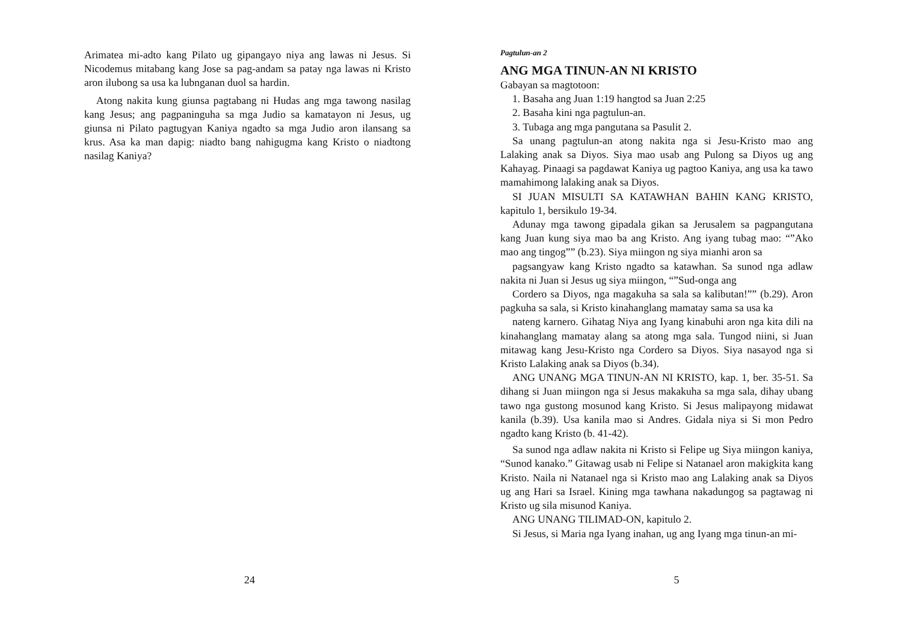Arimatea mi-adto kang Pilato ug gipangayo niya ang lawas ni Jesus. Si Nicodemus mitabang kang Jose sa pag-andam sa patay nga lawas ni Kristo aron ilubong sa usa ka lubnganan duol sa hardin.
Atong nakita kung giunsa pagtabang ni Hudas ang mga tawong nasilag kang Jesus; ang pagpaninguha sa mga Judio sa kamatayon ni Jesus, ug giunsa ni Pilato pagtugyan Kaniya ngadto sa mga Judio aron ilansang sa krus. Asa ka man dapig: niadto bang nahigugma kang Kristo o niadtong nasilag Kaniya?
24
Pagtulun-an 2
ANG MGA TINUN-AN NI KRISTO
Gabayan sa magtotoon:
1. Basaha ang Juan 1:19 hangtod sa Juan 2:25
2. Basaha kini nga pagtulun-an.
3. Tubaga ang mga pangutana sa Pasulit 2.
Sa unang pagtulun-an atong nakita nga si Jesu-Kristo mao ang Lalaking anak sa Diyos. Siya mao usab ang Pulong sa Diyos ug ang Kahayag. Pinaagi sa pagdawat Kaniya ug pagtoo Kaniya, ang usa ka tawo mamahimong lalaking anak sa Diyos.
SI JUAN MISULTI SA KATAWHAN BAHIN KANG KRISTO, kapitulo 1, bersikulo 19-34.
Adunay mga tawong gipadala gikan sa Jerusalem sa pagpangutana kang Juan kung siya mao ba ang Kristo. Ang iyang tubag mao: “”Ako mao ang tingog”” (b.23). Siya miingon ng siya mianhi aron sa
pagsangyaw kang Kristo ngadto sa katawhan. Sa sunod nga adlaw nakita ni Juan si Jesus ug siya miingon, “”Sud-onga ang
Cordero sa Diyos, nga magakuha sa sala sa kalibutan!”” (b.29). Aron pagkuha sa sala, si Kristo kinahanglang mamatay sama sa usa ka
nateng karnero. Gihatag Niya ang Iyang kinabuhi aron nga kita dili na kinahanglang mamatay alang sa atong mga sala. Tungod niini, si Juan mitawag kang Jesu-Kristo nga Cordero sa Diyos. Siya nasayod nga si Kristo Lalaking anak sa Diyos (b.34).
ANG UNANG MGA TINUN-AN NI KRISTO, kap. 1, ber. 35-51. Sa dihang si Juan miingon nga si Jesus makakuha sa mga sala, dihay ubang tawo nga gustong mosunod kang Kristo. Si Jesus malipayong midawat kanila (b.39). Usa kanila mao si Andres. Gidala niya si Si mon Pedro ngadto kang Kristo (b. 41-42).
Sa sunod nga adlaw nakita ni Kristo si Felipe ug Siya miingon kaniya, “Sunod kanako.” Gitawag usab ni Felipe si Natanael aron makigkita kang Kristo. Naila ni Natanael nga si Kristo mao ang Lalaking anak sa Diyos ug ang Hari sa Israel. Kining mga tawhana nakadungog sa pagtawag ni Kristo ug sila misunod Kaniya.
ANG UNANG TILIMAD-ON, kapitulo 2.
Si Jesus, si Maria nga Iyang inahan, ug ang Iyang mga tinun-an mi-
5